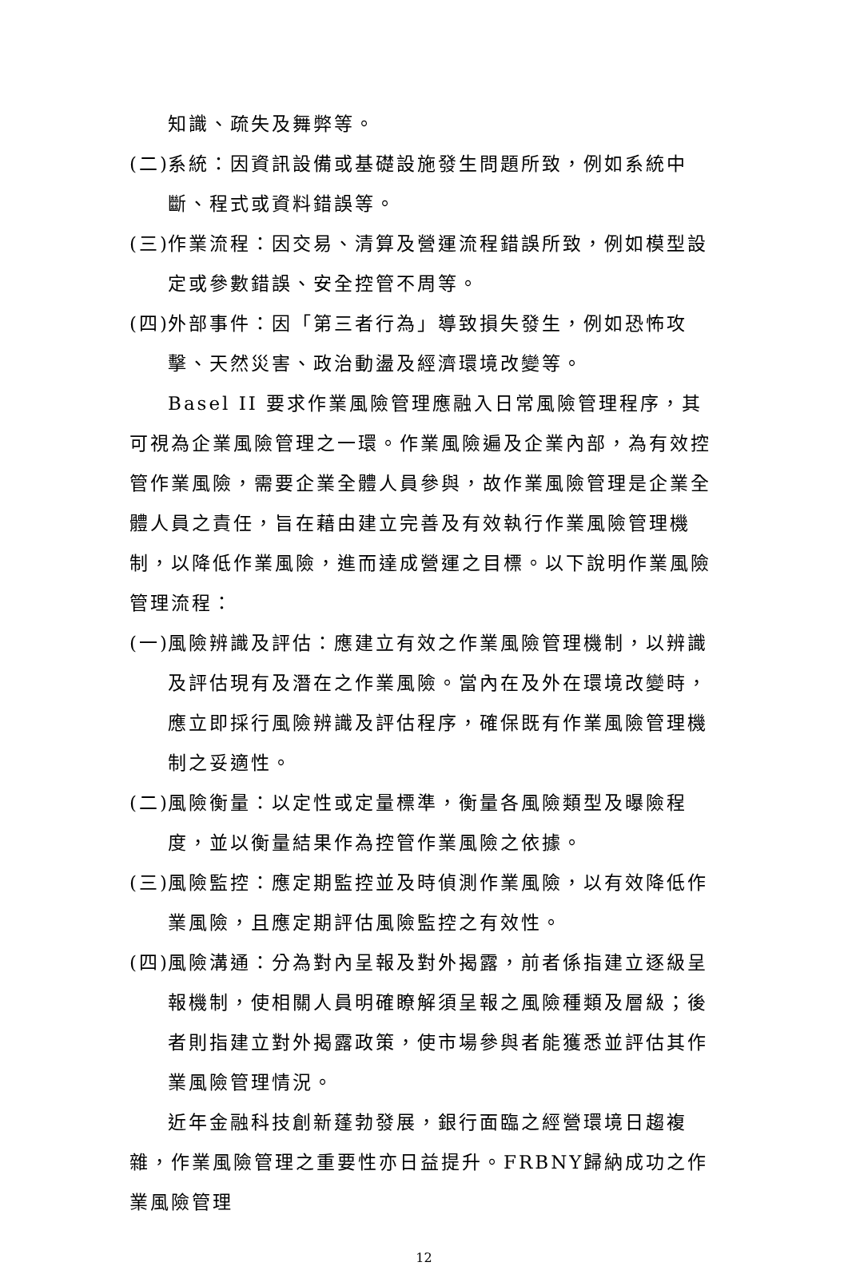知識、疏失及舞弊等。
(二) 系統：因資訊設備或基礎設施發生問題所致，例如系統中斷、程式或資料錯誤等。
(三) 作業流程：因交易、清算及營運流程錯誤所致，例如模型設定或參數錯誤、安全控管不周等。
(四) 外部事件：因「第三者行為」導致損失發生，例如恐怖攻擊、天然災害、政治動盪及經濟環境改變等。
Basel II 要求作業風險管理應融入日常風險管理程序，其可視為企業風險管理之一環。作業風險遍及企業內部，為有效控管作業風險，需要企業全體人員參與，故作業風險管理是企業全體人員之責任，旨在藉由建立完善及有效執行作業風險管理機制，以降低作業風險，進而達成營運之目標。以下說明作業風險管理流程：
(一) 風險辨識及評估：應建立有效之作業風險管理機制，以辨識及評估現有及潛在之作業風險。當內在及外在環境改變時，應立即採行風險辨識及評估程序，確保既有作業風險管理機制之妥適性。
(二) 風險衡量：以定性或定量標準，衡量各風險類型及曝險程度，並以衡量結果作為控管作業風險之依據。
(三) 風險監控：應定期監控並及時偵測作業風險，以有效降低作業風險，且應定期評估風險監控之有效性。
(四) 風險溝通：分為對內呈報及對外揭露，前者係指建立逐級呈報機制，使相關人員明確瞭解須呈報之風險種類及層級；後者則指建立對外揭露政策，使市場參與者能獲悉並評估其作業風險管理情況。
近年金融科技創新蓬勃發展，銀行面臨之經營環境日趨複雜，作業風險管理之重要性亦日益提升。FRBNY歸納成功之作業風險管理
12